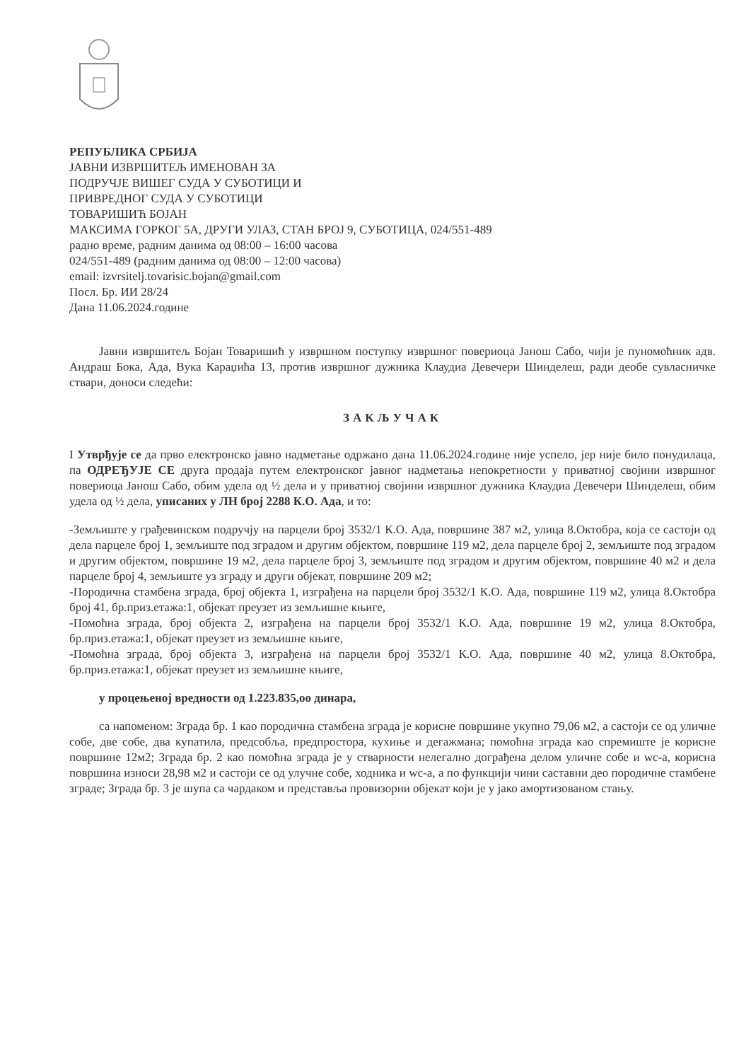РЕПУБЛИКА СРБИЈА
ЈАВНИ ИЗВРШИТЕЉ ИМЕНОВАН ЗА
ПОДРУЧЈЕ ВИШЕГ СУДА У СУБОТИЦИ И
ПРИВРЕДНОГ СУДА У СУБОТИЦИ
ТОВАРИШИЋ БОЈАН
МАКСИМА ГОРКОГ 5А, ДРУГИ УЛАЗ, СТАН БРОЈ 9, СУБОТИЦА, 024/551-489
радно време, радним данима од 08:00 – 16:00 часова
024/551-489 (радним данима од 08:00 – 12:00 часова)
email: izvrsitelj.tovarisic.bojan@gmail.com
Посл. Бр. ИИ 28/24
Дана 11.06.2024.године
Јавни извршитељ Бојан Товаришић у извршном поступку извршног повериоца Јанош Сабо, чији је пуномоћник адв. Андраш Бока, Ада, Вука Караџића 13, против извршног дужника Клаудиа Девечери Шинделеш, ради деобе сувласничке ствари, доноси следећи:
ЗАКЉУЧАК
I Утврђује се да прво електронско јавно надметање одржано дана 11.06.2024.године није успело, јер није било понудилаца, па ОДРЕЂУЈЕ СЕ друга продаја путем електронског јавног надметања непокретности у приватној својини извршног повериоца Јанош Сабо, обим удела од ½ дела и у приватној својини извршног дужника Клаудиа Девечери Шинделеш, обим удела од ½ дела, уписаних у ЛН број 2288 К.О. Ада, и то:
-Земљиште у грађевинском подручју на парцели број 3532/1 К.О. Ада, површине 387 м2, улица 8.Октобра, која се састоји од дела парцеле број 1, земљиште под зградом и другим објектом, површине 119 м2, дела парцеле број 2, земљиште под зградом и другим објектом, површине 19 м2, дела парцеле број 3, земљиште под зградом и другим објектом, површине 40 м2 и дела парцеле број 4, земљиште уз зграду и други објекат, површине 209 м2;
-Породична стамбена зграда, број објекта 1, изграђена на парцели број 3532/1 К.О. Ада, површине 119 м2, улица 8.Октобра број 41, бр.приз.етажа:1, објекат преузет из земљишне књиге,
-Помоћна зграда, број објекта 2, изграђена на парцели број 3532/1 К.О. Ада, површине 19 м2, улица 8.Октобра, бр.приз.етажа:1, објекат преузет из земљишне књиге,
-Помоћна зграда, број објекта 3, изграђена на парцели број 3532/1 К.О. Ада, површине 40 м2, улица 8.Октобра, бр.приз.етажа:1, објекат преузет из земљишне књиге,
у процењеној вредности од 1.223.835,оо динара,
са напоменом: Зграда бр. 1 као породична стамбена зграда је корисне површине укупно 79,06 м2, а састоји се од уличне собе, две собе, два купатила, предсобља, предпростора, кухиње и дегажмана; помоћна зграда као спремиште је корисне површине 12м2; Зграда бр. 2 као помоћна зграда је у стварности нелегално дограђена делом уличне собе и wc-a, корисна површина износи 28,98 м2 и састоји се од улучне собе, ходника и wc-a, а по функцији чини саставни део породичне стамбене зграде; Зграда бр. 3 је шупа са чардаком и представља провизорни објекат који је у јако амортизованом стању.